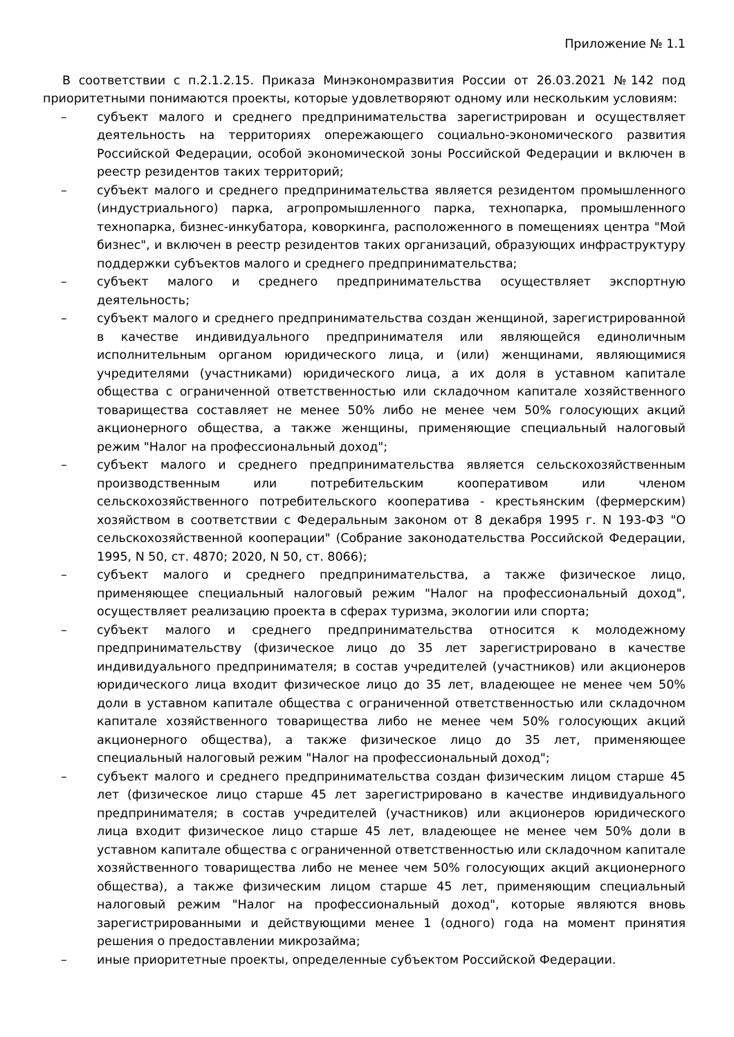Приложение № 1.1
В соответствии с п.2.1.2.15. Приказа Минэкономразвития России от 26.03.2021 №142 под приоритетными понимаются проекты, которые удовлетворяют одному или нескольким условиям:
– субъект малого и среднего предпринимательства зарегистрирован и осуществляет деятельность на территориях опережающего социально-экономического развития Российской Федерации, особой экономической зоны Российской Федерации и включен в реестр резидентов таких территорий;
– субъект малого и среднего предпринимательства является резидентом промышленного (индустриального) парка, агропромышленного парка, технопарка, промышленного технопарка, бизнес-инкубатора, коворкинга, расположенного в помещениях центра "Мой бизнес", и включен в реестр резидентов таких организаций, образующих инфраструктуру поддержки субъектов малого и среднего предпринимательства;
– субъект малого и среднего предпринимательства осуществляет экспортную деятельность;
– субъект малого и среднего предпринимательства создан женщиной, зарегистрированной в качестве индивидуального предпринимателя или являющейся единоличным исполнительным органом юридического лица, и (или) женщинами, являющимися учредителями (участниками) юридического лица, а их доля в уставном капитале общества с ограниченной ответственностью или складочном капитале хозяйственного товарищества составляет не менее 50% либо не менее чем 50% голосующих акций акционерного общества, а также женщины, применяющие специальный налоговый режим "Налог на профессиональный доход";
– субъект малого и среднего предпринимательства является сельскохозяйственным производственным или потребительским кооперативом или членом сельскохозяйственного потребительского кооператива - крестьянским (фермерским) хозяйством в соответствии с Федеральным законом от 8 декабря 1995 г. N 193-ФЗ "О сельскохозяйственной кооперации" (Собрание законодательства Российской Федерации, 1995, N 50, ст. 4870; 2020, N 50, ст. 8066);
– субъект малого и среднего предпринимательства, а также физическое лицо, применяющее специальный налоговый режим "Налог на профессиональный доход", осуществляет реализацию проекта в сферах туризма, экологии или спорта;
– субъект малого и среднего предпринимательства относится к молодежному предпринимательству (физическое лицо до 35 лет зарегистрировано в качестве индивидуального предпринимателя; в состав учредителей (участников) или акционеров юридического лица входит физическое лицо до 35 лет, владеющее не менее чем 50% доли в уставном капитале общества с ограниченной ответственностью или складочном капитале хозяйственного товарищества либо не менее чем 50% голосующих акций акционерного общества), а также физическое лицо до 35 лет, применяющее специальный налоговый режим "Налог на профессиональный доход";
– субъект малого и среднего предпринимательства создан физическим лицом старше 45 лет (физическое лицо старше 45 лет зарегистрировано в качестве индивидуального предпринимателя; в состав учредителей (участников) или акционеров юридического лица входит физическое лицо старше 45 лет, владеющее не менее чем 50% доли в уставном капитале общества с ограниченной ответственностью или складочном капитале хозяйственного товарищества либо не менее чем 50% голосующих акций акционерного общества), а также физическим лицом старше 45 лет, применяющим специальный налоговый режим "Налог на профессиональный доход", которые являются вновь зарегистрированными и действующими менее 1 (одного) года на момент принятия решения о предоставлении микрозайма;
– иные приоритетные проекты, определенные субъектом Российской Федерации.